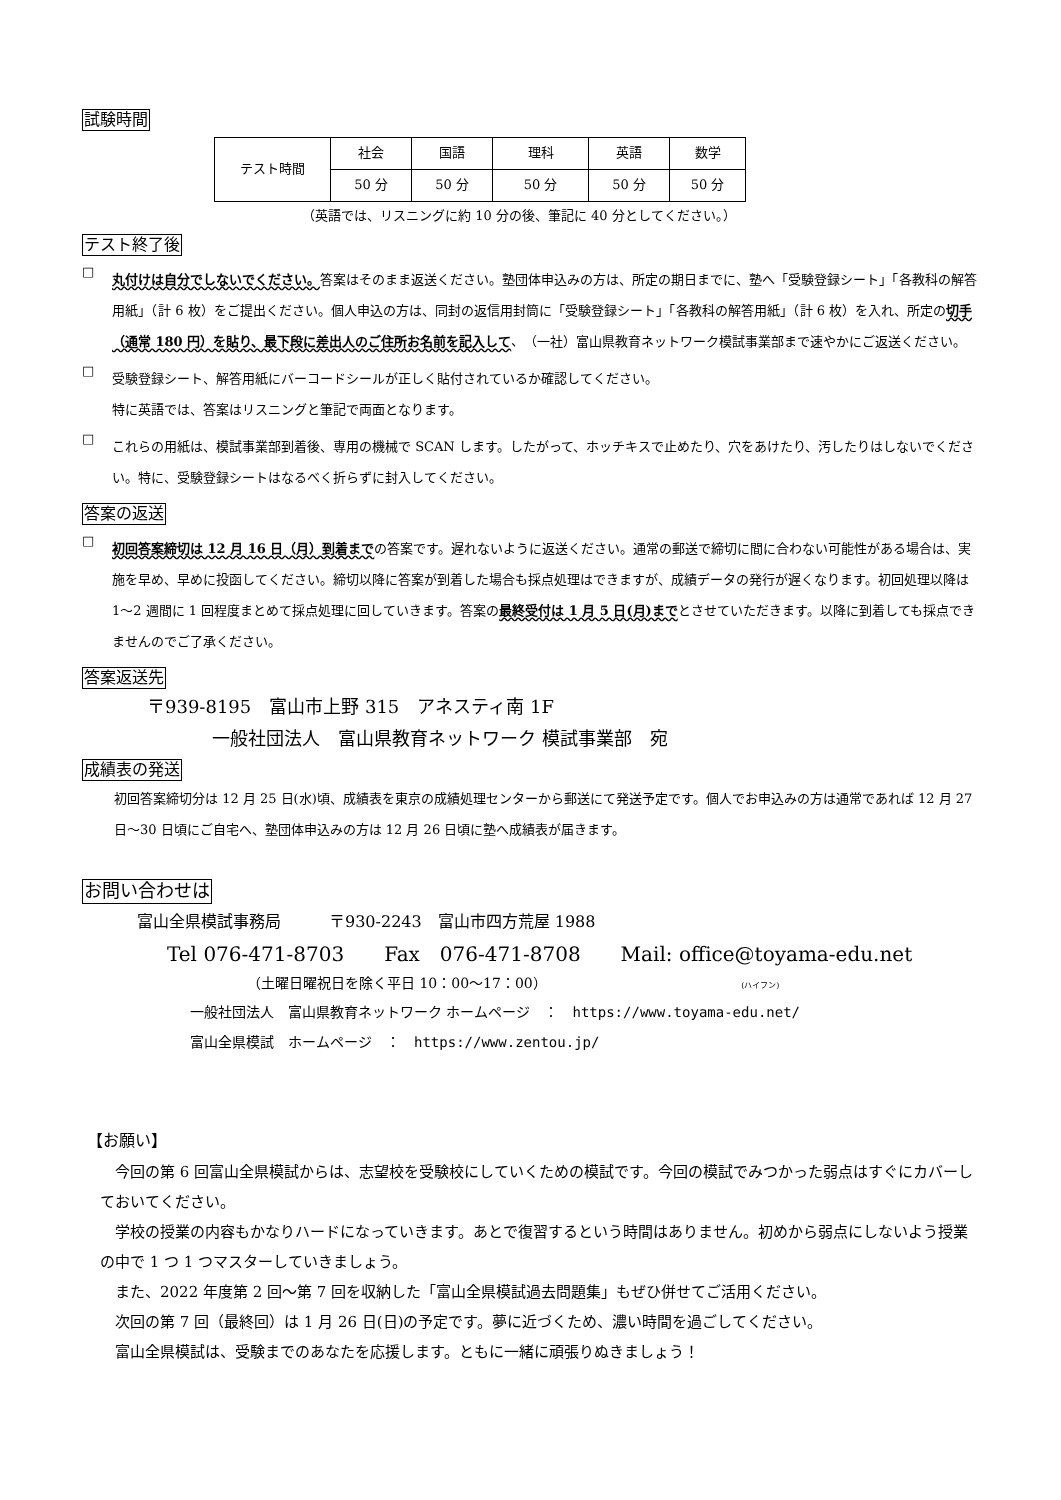試験時間
| テスト時間 | 社会 | 国語 | 理科 | 英語 | 数学 |
| | 50 分 | 50 分 | 50 分 | 50 分 | 50 分 |
（英語では、リスニングに約 10 分の後、筆記に 40 分としてください。）
テスト終了後
□
丸付けは自分でしないでください。答案はそのまま返送ください。塾団体申込みの方は、所定の期日までに、塾へ「受験登録シート」「各教科の解答用紙」（計 6 枚）をご提出ください。個人申込の方は、同封の返信用封筒に「受験登録シート」「各教科の解答用紙」（計 6 枚）を入れ、所定の切手（通常 180 円）を貼り、最下段に差出人のご住所お名前を記入して、（一社）富山県教育ネットワーク模試事業部まで速やかにご返送ください。
□
受験登録シート、解答用紙にバーコードシールが正しく貼付されているか確認してください。
特に英語では、答案はリスニングと筆記で両面となります。
□
これらの用紙は、模試事業部到着後、専用の機械で SCAN します。したがって、ホッチキスで止めたり、穴をあけたり、汚したりはしないでください。特に、受験登録シートはなるべく折らずに封入してください。
答案の返送
□
初回答案締切は 12 月 16 日（月）到着までの答案です。遅れないように返送ください。通常の郵送で締切に間に合わない可能性がある場合は、実施を早め、早めに投函してください。締切以降に答案が到着した場合も採点処理はできますが、成績データの発行が遅くなります。初回処理以降は 1～2 週間に 1 回程度まとめて採点処理に回していきます。答案の最終受付は 1 月 5 日(月)までとさせていただきます。以降に到着しても採点できませんのでご了承ください。
答案返送先
〒939-8195　富山市上野 315　アネスティ南 1F
一般社団法人　富山県教育ネットワーク 模試事業部　宛
成績表の発送
初回答案締切分は 12 月 25 日(水)頃、成績表を東京の成績処理センターから郵送にて発送予定です。個人でお申込みの方は通常であれば 12 月 27 日～30 日頃にご自宅へ、塾団体申込みの方は 12 月 26 日頃に塾へ成績表が届きます。
お問い合わせは
富山全県模試事務局　　　〒930-2243　富山市四方荒屋 1988
Tel 076-471-8703　　Fax　076-471-8708　　Mail: office@toyama-edu.net
（土曜日曜祝日を除く平日 10：00～17：00） (ハイフン)
一般社団法人　富山県教育ネットワーク ホームページ　：　https://www.toyama-edu.net/
富山全県模試　ホームページ　：　https://www.zentou.jp/
【お願い】
　今回の第 6 回富山全県模試からは、志望校を受験校にしていくための模試です。今回の模試でみつかった弱点はすぐにカバーしておいてください。
　学校の授業の内容もかなりハードになっていきます。あとで復習するという時間はありません。初めから弱点にしないよう授業の中で 1 つ 1 つマスターしていきましょう。
　また、2022 年度第 2 回～第 7 回を収納した「富山全県模試過去問題集」もぜひ併せてご活用ください。
　次回の第 7 回（最終回）は 1 月 26 日(日)の予定です。夢に近づくため、濃い時間を過ごしてください。
　富山全県模試は、受験までのあなたを応援します。ともに一緒に頑張りぬきましょう！